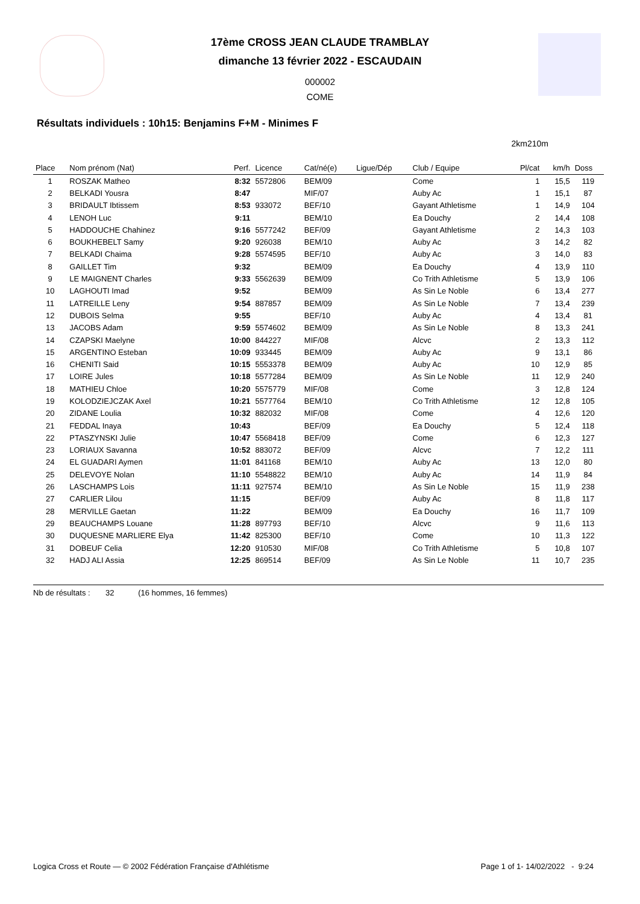17ème CROSS JEAN CLAUDE TRAMBLAY
dimanche 13 février 2022 - ESCAUDAIN
000002
COME
Résultats individuels : 10h15: Benjamins F+M - Minimes F
2km210m
| Place | Nom prénom (Nat) | Perf. | Licence | Cat/né(e) | Ligue/Dép | Club / Equipe | Pl/cat | km/h | Doss |
| --- | --- | --- | --- | --- | --- | --- | --- | --- | --- |
| 1 | ROSZAK Matheo | 8:32 | 5572806 | BEM/09 | | Come | 1 | 15,5 | 119 |
| 2 | BELKADI Yousra | 8:47 | | MIF/07 | | Auby Ac | 1 | 15,1 | 87 |
| 3 | BRIDAULT Ibtissem | 8:53 | 933072 | BEF/10 | | Gayant Athletisme | 1 | 14,9 | 104 |
| 4 | LENOH Luc | 9:11 | | BEM/10 | | Ea Douchy | 2 | 14,4 | 108 |
| 5 | HADDOUCHE Chahinez | 9:16 | 5577242 | BEF/09 | | Gayant Athletisme | 2 | 14,3 | 103 |
| 6 | BOUKHEBELT Samy | 9:20 | 926038 | BEM/10 | | Auby Ac | 3 | 14,2 | 82 |
| 7 | BELKADI Chaima | 9:28 | 5574595 | BEF/10 | | Auby Ac | 3 | 14,0 | 83 |
| 8 | GAILLET Tim | 9:32 | | BEM/09 | | Ea Douchy | 4 | 13,9 | 110 |
| 9 | LE MAIGNENT Charles | 9:33 | 5562639 | BEM/09 | | Co Trith Athletisme | 5 | 13,9 | 106 |
| 10 | LAGHOUTI Imad | 9:52 | | BEM/09 | | As Sin Le Noble | 6 | 13,4 | 277 |
| 11 | LATREILLE Leny | 9:54 | 887857 | BEM/09 | | As Sin Le Noble | 7 | 13,4 | 239 |
| 12 | DUBOIS Selma | 9:55 | | BEF/10 | | Auby Ac | 4 | 13,4 | 81 |
| 13 | JACOBS Adam | 9:59 | 5574602 | BEM/09 | | As Sin Le Noble | 8 | 13,3 | 241 |
| 14 | CZAPSKI Maelyne | 10:00 | 844227 | MIF/08 | | Alcvc | 2 | 13,3 | 112 |
| 15 | ARGENTINO Esteban | 10:09 | 933445 | BEM/09 | | Auby Ac | 9 | 13,1 | 86 |
| 16 | CHENITI Said | 10:15 | 5553378 | BEM/09 | | Auby Ac | 10 | 12,9 | 85 |
| 17 | LOIRE Jules | 10:18 | 5577284 | BEM/09 | | As Sin Le Noble | 11 | 12,9 | 240 |
| 18 | MATHIEU Chloe | 10:20 | 5575779 | MIF/08 | | Come | 3 | 12,8 | 124 |
| 19 | KOLODZIEJCZAK Axel | 10:21 | 5577764 | BEM/10 | | Co Trith Athletisme | 12 | 12,8 | 105 |
| 20 | ZIDANE Loulia | 10:32 | 882032 | MIF/08 | | Come | 4 | 12,6 | 120 |
| 21 | FEDDAL Inaya | 10:43 | | BEF/09 | | Ea Douchy | 5 | 12,4 | 118 |
| 22 | PTASZYNSKI Julie | 10:47 | 5568418 | BEF/09 | | Come | 6 | 12,3 | 127 |
| 23 | LORIAUX Savanna | 10:52 | 883072 | BEF/09 | | Alcvc | 7 | 12,2 | 111 |
| 24 | EL GUADARI Aymen | 11:01 | 841168 | BEM/10 | | Auby Ac | 13 | 12,0 | 80 |
| 25 | DELEVOYE Nolan | 11:10 | 5548822 | BEM/10 | | Auby Ac | 14 | 11,9 | 84 |
| 26 | LASCHAMPS Lois | 11:11 | 927574 | BEM/10 | | As Sin Le Noble | 15 | 11,9 | 238 |
| 27 | CARLIER Lilou | 11:15 | | BEF/09 | | Auby Ac | 8 | 11,8 | 117 |
| 28 | MERVILLE Gaetan | 11:22 | | BEM/09 | | Ea Douchy | 16 | 11,7 | 109 |
| 29 | BEAUCHAMPS Louane | 11:28 | 897793 | BEF/10 | | Alcvc | 9 | 11,6 | 113 |
| 30 | DUQUESNE MARLIERE Elya | 11:42 | 825300 | BEF/10 | | Come | 10 | 11,3 | 122 |
| 31 | DOBEUF Celia | 12:20 | 910530 | MIF/08 | | Co Trith Athletisme | 5 | 10,8 | 107 |
| 32 | HADJ ALI Assia | 12:25 | 869514 | BEF/09 | | As Sin Le Noble | 11 | 10,7 | 235 |
Nb de résultats : 32 (16 hommes, 16 femmes)
Logica Cross et Route — © 2002 Fédération Française d'Athlétisme Page 1 of 1- 14/02/2022 - 9:24